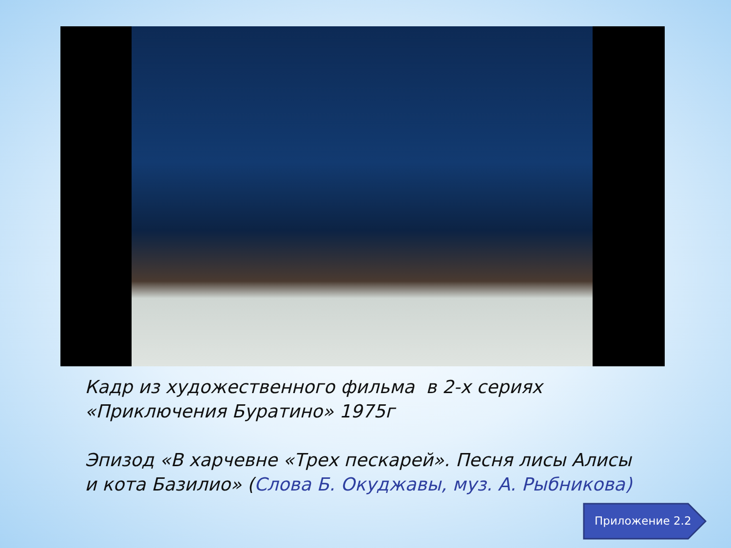Кадр из художественного фильма в 2-х сериях
«Приключения Буратино» 1975г
Эпизод «В харчевне «Трех пескарей». Песня лисы Алисы и кота Базилио» (Слова Б. Окуджавы, муз. А. Рыбникова)
Приложение 2.2